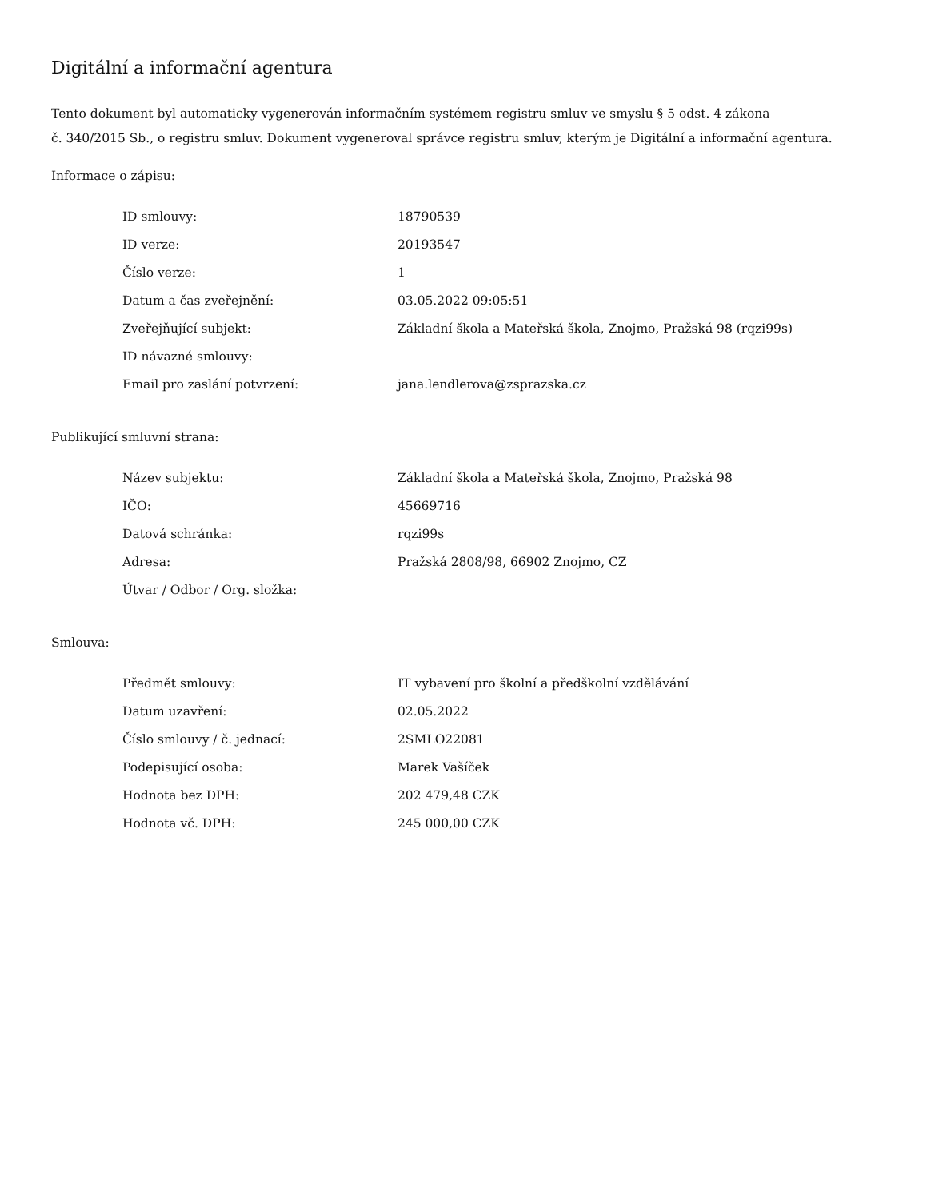Digitální a informační agentura
Tento dokument byl automaticky vygenerován informačním systémem registru smluv ve smyslu § 5 odst. 4 zákona
č. 340/2015 Sb., o registru smluv. Dokument vygeneroval správce registru smluv, kterým je Digitální a informační agentura.
Informace o zápisu:
| ID smlouvy: | 18790539 |
| ID verze: | 20193547 |
| Číslo verze: | 1 |
| Datum a čas zveřejnění: | 03.05.2022 09:05:51 |
| Zveřejňující subjekt: | Základní škola a Mateřská škola, Znojmo, Pražská 98 (rqzi99s) |
| ID návazné smlouvy: | |
| Email pro zaslání potvrzení: | jana.lendlerova@zsprazska.cz |
Publikující smluvní strana:
| Název subjektu: | Základní škola a Mateřská škola, Znojmo, Pražská 98 |
| IČO: | 45669716 |
| Datová schránka: | rqzi99s |
| Adresa: | Pražská 2808/98, 66902 Znojmo, CZ |
| Útvar / Odbor / Org. složka: | |
Smlouva:
| Předmět smlouvy: | IT vybavení pro školní a předškolní vzdělávání |
| Datum uzavření: | 02.05.2022 |
| Číslo smlouvy / č. jednací: | 2SMLO22081 |
| Podepisující osoba: | Marek Vašíček |
| Hodnota bez DPH: | 202 479,48 CZK |
| Hodnota vč. DPH: | 245 000,00 CZK |